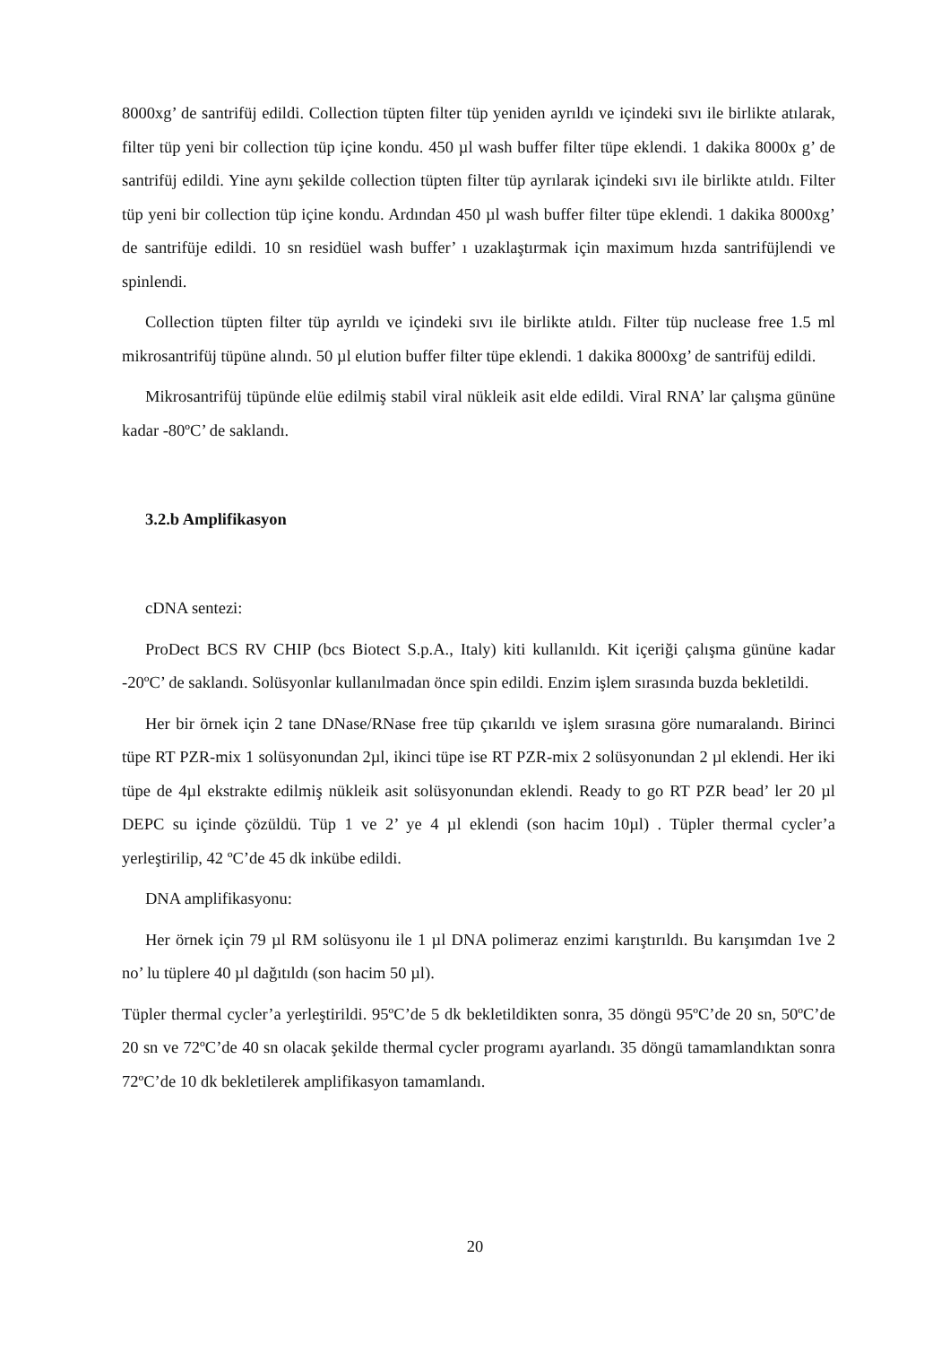8000xg’ de santrifüj edildi. Collection tüpten filter tüp yeniden ayrıldı ve içindeki sıvı ile birlikte atılarak, filter tüp yeni bir collection tüp içine kondu. 450 µl wash buffer filter tüpe eklendi. 1 dakika 8000x g’ de santrifüj edildi. Yine aynı şekilde collection tüpten filter tüp ayrılarak içindeki sıvı ile birlikte atıldı. Filter tüp yeni bir collection tüp içine kondu. Ardından 450 µl wash buffer filter tüpe eklendi. 1 dakika 8000xg’ de santrifüje edildi. 10 sn residüel wash buffer’ ı uzaklaştırmak için maximum hızda santrifüjlendi ve spinlendi.
Collection tüpten filter tüp ayrıldı ve içindeki sıvı ile birlikte atıldı. Filter tüp nuclease free 1.5 ml mikrosantrifüj tüpüne alındı. 50 µl elution buffer filter tüpe eklendi. 1 dakika 8000xg’ de santrifüj edildi.
Mikrosantrifüj tüpünde elüe edilmiş stabil viral nükleik asit elde edildi. Viral RNA’ lar çalışma gününe kadar -80ºC’ de saklandı.
3.2.b Amplifikasyon
cDNA sentezi:
ProDect BCS RV CHIP (bcs Biotect S.p.A., Italy) kiti kullanıldı. Kit içeriği çalışma gününe kadar -20ºC’ de saklandı. Solüsyonlar kullanılmadan önce spin edildi. Enzim işlem sırasında buzda bekletildi.
Her bir örnek için 2 tane DNase/RNase free tüp çıkarıldı ve işlem sırasına göre numaralandı. Birinci tüpe RT PZR-mix 1 solüsyonundan 2µl, ikinci tüpe ise RT PZR-mix 2 solüsyonundan 2 µl eklendi. Her iki tüpe de 4µl ekstrakte edilmiş nükleik asit solüsyonundan eklendi. Ready to go RT PZR bead’ ler 20 µl DEPC su içinde çözüldü. Tüp 1 ve 2’ ye 4 µl eklendi (son hacim 10µl) . Tüpler thermal cycler’a yerleştirilip, 42 ºC’de 45 dk inkübe edildi.
DNA amplifikasyonu:
Her örnek için 79 µl RM solüsyonu ile 1 µl DNA polimeraz enzimi karıştırıldı. Bu karışımdan 1ve 2 no’ lu tüplere 40 µl dağıtıldı (son hacim 50 µl).
Tüpler thermal cycler’a yerleştirildi. 95ºC’de 5 dk bekletildikten sonra, 35 döngü 95ºC’de 20 sn, 50ºC’de 20 sn ve 72ºC’de 40 sn olacak şekilde thermal cycler programı ayarlandı. 35 döngü tamamlandıktan sonra 72ºC’de 10 dk bekletilerek amplifikasyon tamamlandı.
20